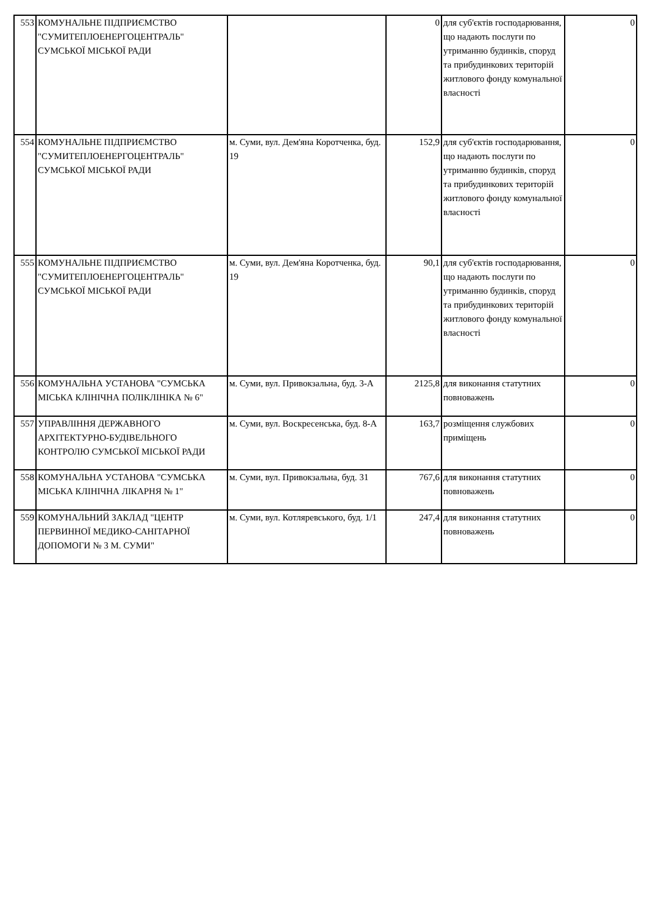| 553 | КОМУНАЛЬНЕ ПІДПРИЄМСТВО "СУМИТЕПЛОЕНЕРГОЦЕНТРАЛЬ" СУМСЬКОЇ МІСЬКОЇ РАДИ | | 0 | для суб'єктів господарювання, що надають послуги по утриманню будинків, споруд та прибудинкових територій житлового фонду комунальної власності | 0 |
| 554 | КОМУНАЛЬНЕ ПІДПРИЄМСТВО "СУМИТЕПЛОЕНЕРГОЦЕНТРАЛЬ" СУМСЬКОЇ МІСЬКОЇ РАДИ | м. Суми, вул. Дем'яна Коротченка, буд. 19 | 152,9 | для суб'єктів господарювання, що надають послуги по утриманню будинків, споруд та прибудинкових територій житлового фонду комунальної власності | 0 |
| 555 | КОМУНАЛЬНЕ ПІДПРИЄМСТВО "СУМИТЕПЛОЕНЕРГОЦЕНТРАЛЬ" СУМСЬКОЇ МІСЬКОЇ РАДИ | м. Суми, вул. Дем'яна Коротченка, буд. 19 | 90,1 | для суб'єктів господарювання, що надають послуги по утриманню будинків, споруд та прибудинкових територій житлового фонду комунальної власності | 0 |
| 556 | КОМУНАЛЬНА УСТАНОВА "СУМСЬКА МІСЬКА КЛІНІЧНА ПОЛІКЛІНІКА № 6" | м. Суми, вул. Привокзальна, буд. 3-А | 2125,8 | для виконання статутних повноважень | 0 |
| 557 | УПРАВЛІННЯ ДЕРЖАВНОГО АРХІТЕКТУРНО-БУДІВЕЛЬНОГО КОНТРОЛЮ СУМСЬКОЇ МІСЬКОЇ РАДИ | м. Суми, вул. Воскресенська, буд. 8-А | 163,7 | розміщення службових приміщень | 0 |
| 558 | КОМУНАЛЬНА УСТАНОВА "СУМСЬКА МІСЬКА КЛІНІЧНА ЛІКАРНЯ № 1" | м. Суми, вул. Привокзальна, буд. 31 | 767,6 | для виконання статутних повноважень | 0 |
| 559 | КОМУНАЛЬНИЙ ЗАКЛАД "ЦЕНТР ПЕРВИННОЇ МЕДИКО-САНІТАРНОЇ ДОПОМОГИ № 3 М. СУМИ" | м. Суми, вул. Котляревського, буд. 1/1 | 247,4 | для виконання статутних повноважень | 0 |